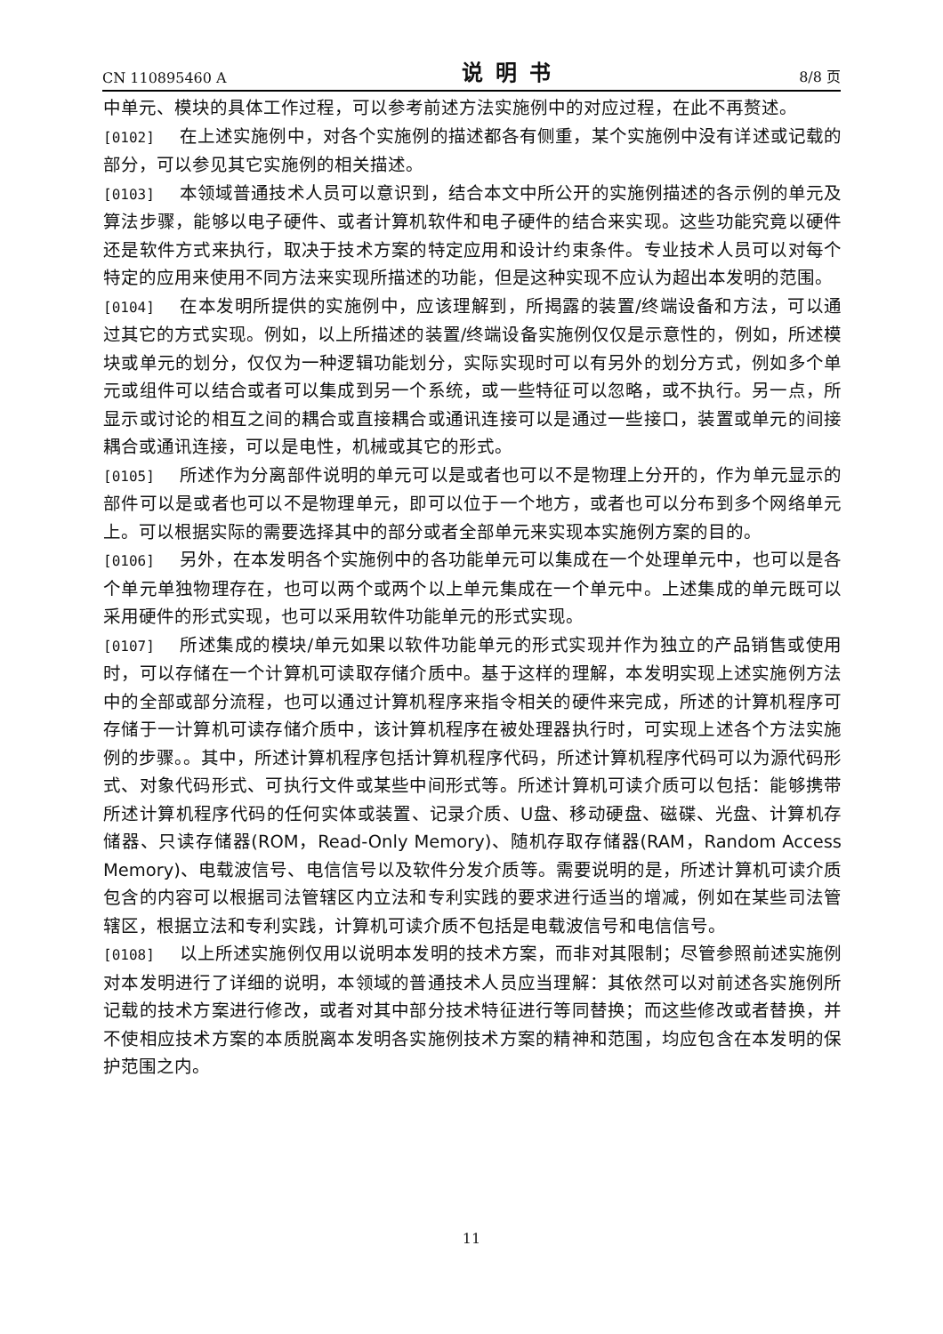CN 110895460 A 说明书 8/8 页
中单元、模块的具体工作过程，可以参考前述方法实施例中的对应过程，在此不再赘述。
[0102] 在上述实施例中，对各个实施例的描述都各有侧重，某个实施例中没有详述或记载的部分，可以参见其它实施例的相关描述。
[0103] 本领域普通技术人员可以意识到，结合本文中所公开的实施例描述的各示例的单元及算法步骤，能够以电子硬件、或者计算机软件和电子硬件的结合来实现。这些功能究竟以硬件还是软件方式来执行，取决于技术方案的特定应用和设计约束条件。专业技术人员可以对每个特定的应用来使用不同方法来实现所描述的功能，但是这种实现不应认为超出本发明的范围。
[0104] 在本发明所提供的实施例中，应该理解到，所揭露的装置/终端设备和方法，可以通过其它的方式实现。例如，以上所描述的装置/终端设备实施例仅仅是示意性的，例如，所述模块或单元的划分，仅仅为一种逻辑功能划分，实际实现时可以有另外的划分方式，例如多个单元或组件可以结合或者可以集成到另一个系统，或一些特征可以忽略，或不执行。另一点，所显示或讨论的相互之间的耦合或直接耦合或通讯连接可以是通过一些接口，装置或单元的间接耦合或通讯连接，可以是电性，机械或其它的形式。
[0105] 所述作为分离部件说明的单元可以是或者也可以不是物理上分开的，作为单元显示的部件可以是或者也可以不是物理单元，即可以位于一个地方，或者也可以分布到多个网络单元上。可以根据实际的需要选择其中的部分或者全部单元来实现本实施例方案的目的。
[0106] 另外，在本发明各个实施例中的各功能单元可以集成在一个处理单元中，也可以是各个单元单独物理存在，也可以两个或两个以上单元集成在一个单元中。上述集成的单元既可以采用硬件的形式实现，也可以采用软件功能单元的形式实现。
[0107] 所述集成的模块/单元如果以软件功能单元的形式实现并作为独立的产品销售或使用时，可以存储在一个计算机可读取存储介质中。基于这样的理解，本发明实现上述实施例方法中的全部或部分流程，也可以通过计算机程序来指令相关的硬件来完成，所述的计算机程序可存储于一计算机可读存储介质中，该计算机程序在被处理器执行时，可实现上述各个方法实施例的步骤。。其中，所述计算机程序包括计算机程序代码，所述计算机程序代码可以为源代码形式、对象代码形式、可执行文件或某些中间形式等。所述计算机可读介质可以包括：能够携带所述计算机程序代码的任何实体或装置、记录介质、U盘、移动硬盘、磁碟、光盘、计算机存储器、只读存储器(ROM，Read-Only Memory)、随机存取存储器(RAM，Random Access Memory)、电载波信号、电信信号以及软件分发介质等。需要说明的是，所述计算机可读介质包含的内容可以根据司法管辖区内立法和专利实践的要求进行适当的增减，例如在某些司法管辖区，根据立法和专利实践，计算机可读介质不包括是电载波信号和电信信号。
[0108] 以上所述实施例仅用以说明本发明的技术方案，而非对其限制；尽管参照前述实施例对本发明进行了详细的说明，本领域的普通技术人员应当理解：其依然可以对前述各实施例所记载的技术方案进行修改，或者对其中部分技术特征进行等同替换；而这些修改或者替换，并不使相应技术方案的本质脱离本发明各实施例技术方案的精神和范围，均应包含在本发明的保护范围之内。
11